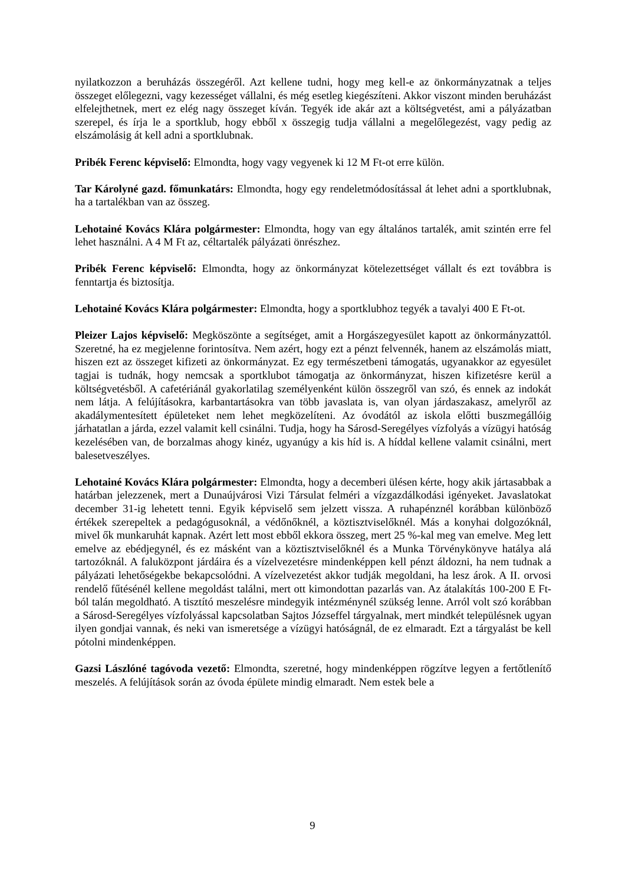nyilatkozzon a beruházás összegéről. Azt kellene tudni, hogy meg kell-e az önkormányzatnak a teljes összeget előlegezni, vagy kezességet vállalni, és még esetleg kiegészíteni. Akkor viszont minden beruházást elfelejthetnek, mert ez elég nagy összeget kíván. Tegyék ide akár azt a költségvetést, ami a pályázatban szerepel, és írja le a sportklub, hogy ebből x összegig tudja vállalni a megelőlegezést, vagy pedig az elszámolásig át kell adni a sportklubnak.
Pribék Ferenc képviselő: Elmondta, hogy vagy vegyenek ki 12 M Ft-ot erre külön.
Tar Károlyné gazd. főmunkatárs: Elmondta, hogy egy rendeletmódosítással át lehet adni a sportklubnak, ha a tartalékban van az összeg.
Lehotainé Kovács Klára polgármester: Elmondta, hogy van egy általános tartalék, amit szintén erre fel lehet használni. A 4 M Ft az, céltartalék pályázati önrészhez.
Pribék Ferenc képviselő: Elmondta, hogy az önkormányzat kötelezettséget vállalt és ezt továbbra is fenntartja és biztosítja.
Lehotainé Kovács Klára polgármester: Elmondta, hogy a sportklubhoz tegyék a tavalyi 400 E Ft-ot.
Pleizer Lajos képviselő: Megköszönte a segítséget, amit a Horgászegyesület kapott az önkormányzattól. Szeretné, ha ez megjelenne forintosítva. Nem azért, hogy ezt a pénzt felvennék, hanem az elszámolás miatt, hiszen ezt az összeget kifizeti az önkormányzat. Ez egy természetbeni támogatás, ugyanakkor az egyesület tagjai is tudnák, hogy nemcsak a sportklubot támogatja az önkormányzat, hiszen kifizetésre kerül a költségvetésből. A cafetériánál gyakorlatilag személyenként külön összegről van szó, és ennek az indokát nem látja. A felújításokra, karbantartásokra van több javaslata is, van olyan járdaszakasz, amelyről az akadálymentesített épületeket nem lehet megközelíteni. Az óvodától az iskola előtti buszmegállóig járhatatlan a járda, ezzel valamit kell csinálni. Tudja, hogy ha Sárosd-Seregélyes vízfolyás a vízügyi hatóság kezelésében van, de borzalmas ahogy kinéz, ugyanúgy a kis híd is. A híddal kellene valamit csinálni, mert balesetveszélyes.
Lehotainé Kovács Klára polgármester: Elmondta, hogy a decemberi ülésen kérte, hogy akik jártasabbak a határban jelezzenek, mert a Dunaújvárosi Vizi Társulat felméri a vízgazdálkodási igényeket. Javaslatokat december 31-ig lehetett tenni. Egyik képviselő sem jelzett vissza. A ruhapénznél korábban különböző értékek szerepeltek a pedagógusoknál, a védőnőknél, a köztisztviselőknél. Más a konyhai dolgozóknál, mivel ők munkaruhát kapnak. Azért lett most ebből ekkora összeg, mert 25 %-kal meg van emelve. Meg lett emelve az ebédjegynél, és ez másként van a köztisztviselőknél és a Munka Törvénykönyve hatálya alá tartozóknál. A faluközpont járdáira és a vízelvezetésre mindenképpen kell pénzt áldozni, ha nem tudnak a pályázati lehetőségekbe bekapcsolódni. A vízelvezetést akkor tudják megoldani, ha lesz árok. A II. orvosi rendelő fűtésénél kellene megoldást találni, mert ott kimondottan pazarlás van. Az átalakítás 100-200 E Ft-ból talán megoldható. A tisztító meszelésre mindegyik intézménynél szükség lenne. Arról volt szó korábban a Sárosd-Seregélyes vízfolyással kapcsolatban Sajtos Józseffel tárgyalnak, mert mindkét településnek ugyan ilyen gondjai vannak, és neki van ismeretsége a vízügyi hatóságnál, de ez elmaradt. Ezt a tárgyalást be kell pótolni mindenképpen.
Gazsi Lászlóné tagóvoda vezető: Elmondta, szeretné, hogy mindenképpen rögzítve legyen a fertőtlenítő meszelés. A felújítások során az óvoda épülete mindig elmaradt. Nem estek bele a
9